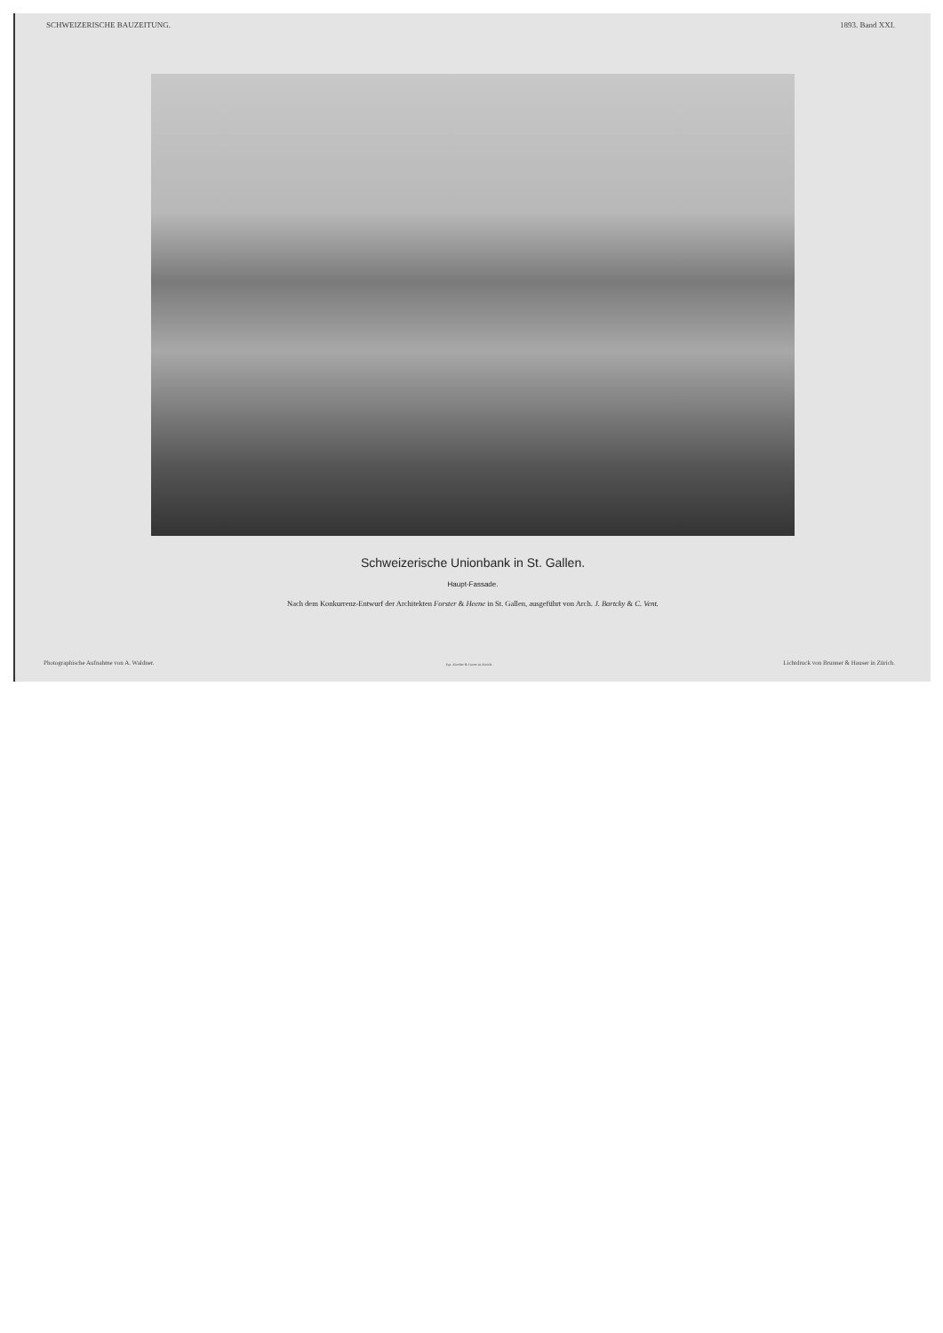SCHWEIZERISCHE BAUZEITUNG. 1893. Band XXI.
Schweizerische Unionbank in St. Gallen.
Haupt-Fassade.
Nach dem Konkurrenz-Entwurf der Architekten Forster & Heene in St. Gallen, ausgeführt von Arch. J. Bartcky & C. Vent.
Photographische Aufnahme von A. Waldner. Typ. Zürcher & Furrer in Zürich. Lichtdruck von Brunner & Hauser in Zürich.